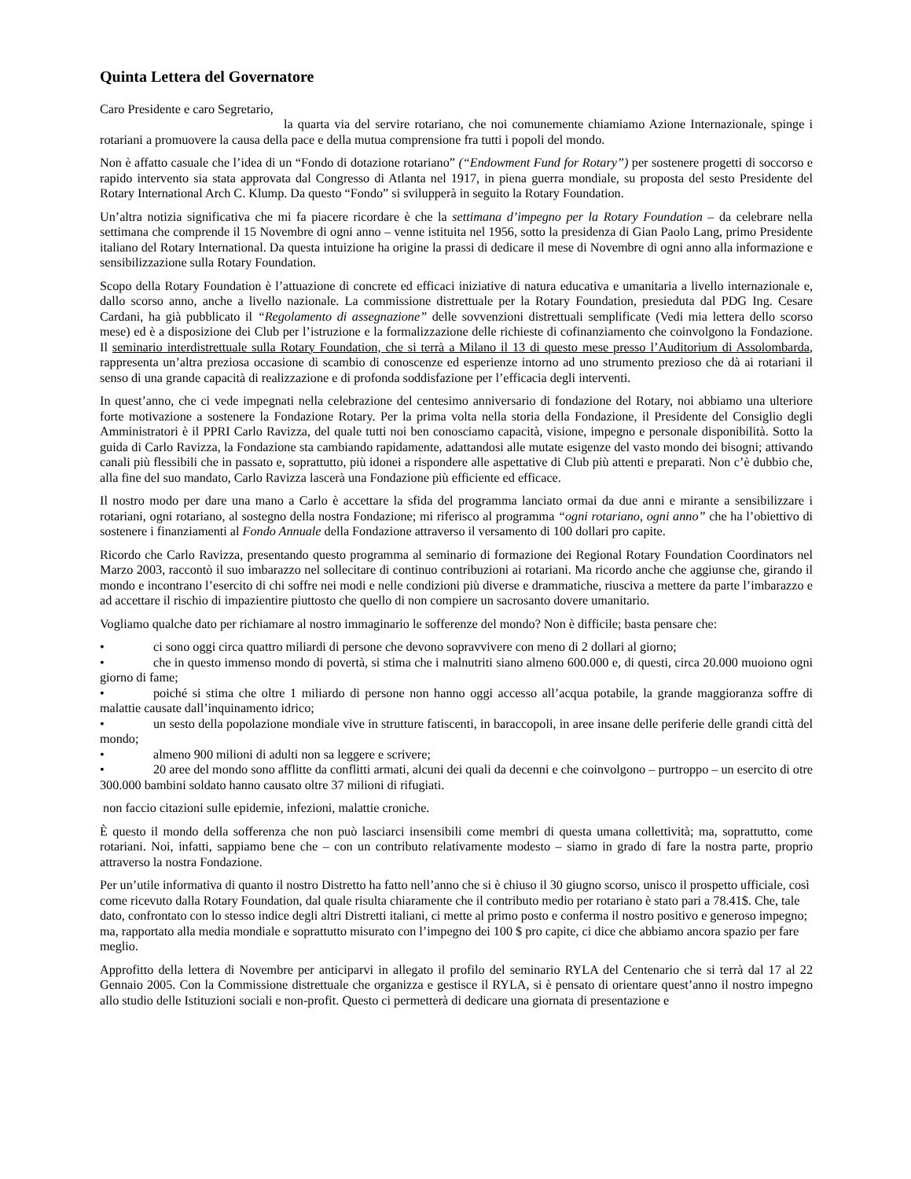Quinta Lettera del Governatore
Caro Presidente e caro Segretario,
la quarta via del servire rotariano, che noi comunemente chiamiamo Azione Internazionale, spinge i rotariani a promuovere la causa della pace e della mutua comprensione fra tutti i popoli del mondo.
Non è affatto casuale che l’idea di un “Fondo di dotazione rotariano” (“Endowment Fund for Rotary”) per sostenere progetti di soccorso e rapido intervento sia stata approvata dal Congresso di Atlanta nel 1917, in piena guerra mondiale, su proposta del sesto Presidente del Rotary International Arch C. Klump. Da questo “Fondo” si svilupperà in seguito la Rotary Foundation.
Un’altra notizia significativa che mi fa piacere ricordare è che la settimana d’impegno per la Rotary Foundation – da celebrare nella settimana che comprende il 15 Novembre di ogni anno – venne istituita nel 1956, sotto la presidenza di Gian Paolo Lang, primo Presidente italiano del Rotary International. Da questa intuizione ha origine la prassi di dedicare il mese di Novembre di ogni anno alla informazione e sensibilizzazione sulla Rotary Foundation.
Scopo della Rotary Foundation è l’attuazione di concrete ed efficaci iniziative di natura educativa e umanitaria a livello internazionale e, dallo scorso anno, anche a livello nazionale. La commissione distrettuale per la Rotary Foundation, presieduta dal PDG Ing. Cesare Cardani, ha già pubblicato il “Regolamento di assegnazione” delle sovvenzioni distrettuali semplificate (Vedi mia lettera dello scorso mese) ed è a disposizione dei Club per l’istruzione e la formalizzazione delle richieste di cofinanziamento che coinvolgono la Fondazione. Il seminario interdistrettuale sulla Rotary Foundation, che si terrà a Milano il 13 di questo mese presso l’Auditorium di Assolombarda, rappresenta un’altra preziosa occasione di scambio di conoscenze ed esperienze intorno ad uno strumento prezioso che dà ai rotariani il senso di una grande capacità di realizzazione e di profonda soddisfazione per l’efficacia degli interventi.
In quest’anno, che ci vede impegnati nella celebrazione del centesimo anniversario di fondazione del Rotary, noi abbiamo una ulteriore forte motivazione a sostenere la Fondazione Rotary. Per la prima volta nella storia della Fondazione, il Presidente del Consiglio degli Amministratori è il PPRI Carlo Ravizza, del quale tutti noi ben conosciamo capacità, visione, impegno e personale disponibilità. Sotto la guida di Carlo Ravizza, la Fondazione sta cambiando rapidamente, adattandosi alle mutate esigenze del vasto mondo dei bisogni; attivando canali più flessibili che in passato e, soprattutto, più idonei a rispondere alle aspettative di Club più attenti e preparati. Non c’è dubbio che, alla fine del suo mandato, Carlo Ravizza lascerà una Fondazione più efficiente ed efficace.
Il nostro modo per dare una mano a Carlo è accettare la sfida del programma lanciato ormai da due anni e mirante a sensibilizzare i rotariani, ogni rotariano, al sostegno della nostra Fondazione; mi riferisco al programma “ogni rotariano, ogni anno” che ha l’obiettivo di sostenere i finanziamenti al Fondo Annuale della Fondazione attraverso il versamento di 100 dollari pro capite.
Ricordo che Carlo Ravizza, presentando questo programma al seminario di formazione dei Regional Rotary Foundation Coordinators nel Marzo 2003, raccontò il suo imbarazzo nel sollecitare di continuo contribuzioni ai rotariani. Ma ricordo anche che aggiunse che, girando il mondo e incontrano l’esercito di chi soffre nei modi e nelle condizioni più diverse e drammatiche, riusciva a mettere da parte l’imbarazzo e ad accettare il rischio di impazientire piuttosto che quello di non compiere un sacrosanto dovere umanitario.
Vogliamo qualche dato per richiamare al nostro immaginario le sofferenze del mondo? Non è difficile; basta pensare che:
• ci sono oggi circa quattro miliardi di persone che devono sopravvivere con meno di 2 dollari al giorno;
• che in questo immenso mondo di povertà, si stima che i malnutriti siano almeno 600.000 e, di questi, circa 20.000 muoiono ogni giorno di fame;
• poiché si stima che oltre 1 miliardo di persone non hanno oggi accesso all’acqua potabile, la grande maggioranza soffre di malattie causate dall’inquinamento idrico;
• un sesto della popolazione mondiale vive in strutture fatiscenti, in baraccopoli, in aree insane delle periferie delle grandi città del mondo;
• almeno 900 milioni di adulti non sa leggere e scrivere;
• 20 aree del mondo sono afflitte da conflitti armati, alcuni dei quali da decenni e che coinvolgono – purtroppo – un esercito di otre 300.000 bambini soldato hanno causato oltre 37 milioni di rifugiati.
non faccio citazioni sulle epidemie, infezioni, malattie croniche.
È questo il mondo della sofferenza che non può lasciarci insensibili come membri di questa umana collettività; ma, soprattutto, come rotariani. Noi, infatti, sappiamo bene che – con un contributo relativamente modesto – siamo in grado di fare la nostra parte, proprio attraverso la nostra Fondazione.
Per un’utile informativa di quanto il nostro Distretto ha fatto nell’anno che si è chiuso il 30 giugno scorso, unisco il prospetto ufficiale, così come ricevuto dalla Rotary Foundation, dal quale risulta chiaramente che il contributo medio per rotariano è stato pari a 78.41$. Che, tale dato, confrontato con lo stesso indice degli altri Distretti italiani, ci mette al primo posto e conferma il nostro positivo e generoso impegno; ma, rapportato alla media mondiale e soprattutto misurato con l’impegno dei 100 $ pro capite, ci dice che abbiamo ancora spazio per fare meglio.
Approfitto della lettera di Novembre per anticiparvi in allegato il profilo del seminario RYLA del Centenario che si terrà dal 17 al 22 Gennaio 2005. Con la Commissione distrettuale che organizza e gestisce il RYLA, si è pensato di orientare quest’anno il nostro impegno allo studio delle Istituzioni sociali e non-profit. Questo ci permetterà di dedicare una giornata di presentazione e